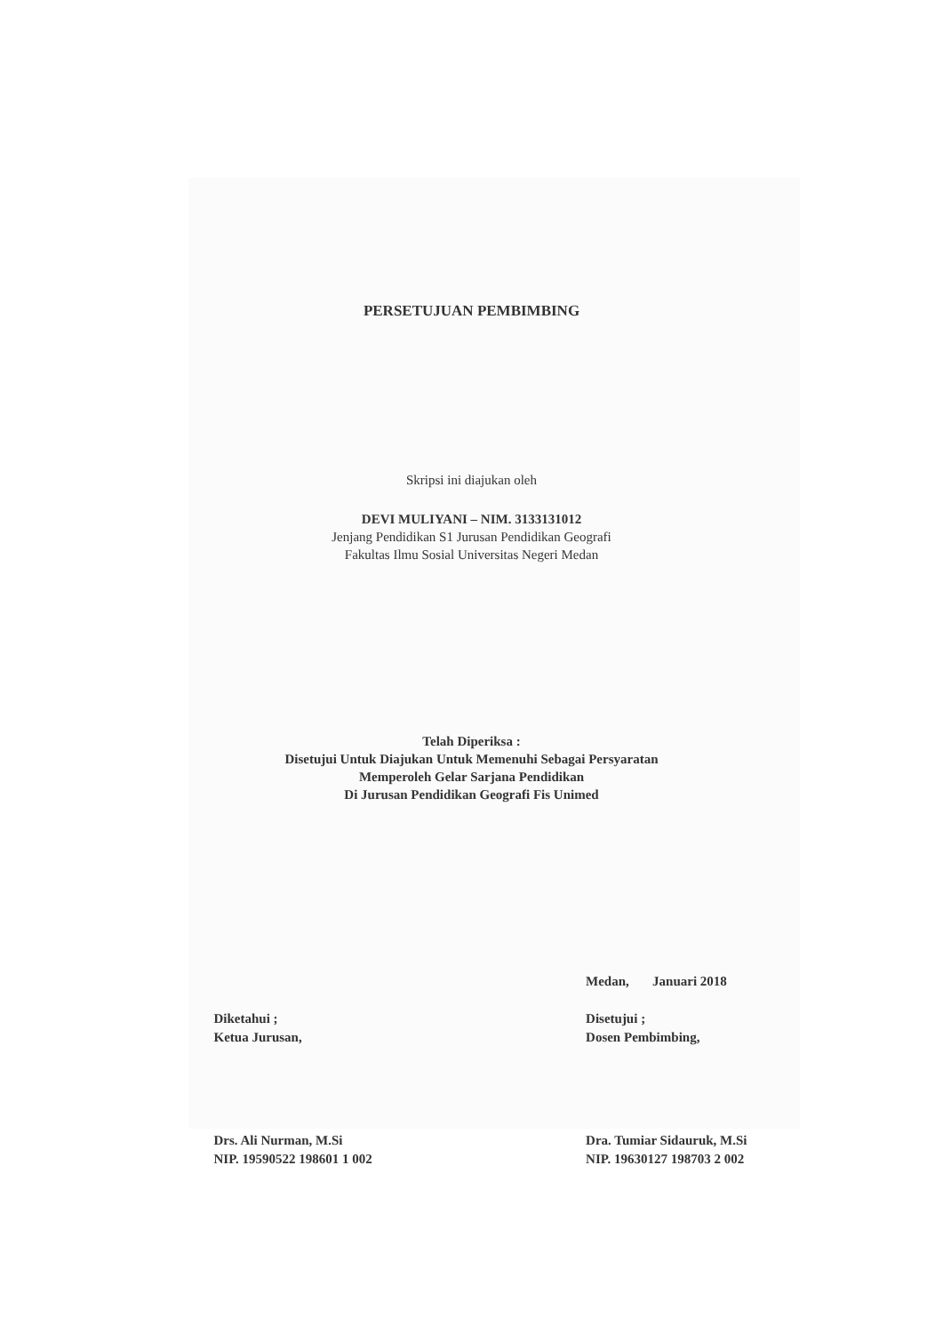PERSETUJUAN PEMBIMBING
Skripsi ini diajukan oleh
DEVI MULIYANI – NIM. 3133131012
Jenjang Pendidikan S1 Jurusan Pendidikan Geografi
Fakultas Ilmu Sosial Universitas Negeri Medan
Telah Diperiksa :
Disetujui Untuk Diajukan Untuk Memenuhi Sebagai Persyaratan
Memperoleh Gelar Sarjana Pendidikan
Di Jurusan Pendidikan Geografi Fis Unimed
Diketahui ;
Ketua Jurusan,
Drs. Ali Nurman, M.Si
NIP. 19590522 198601 1 002
Medan, Januari 2018
Disetujui ;
Dosen Pembimbing,
Dra. Tumiar Sidauruk, M.Si
NIP. 19630127 198703 2 002